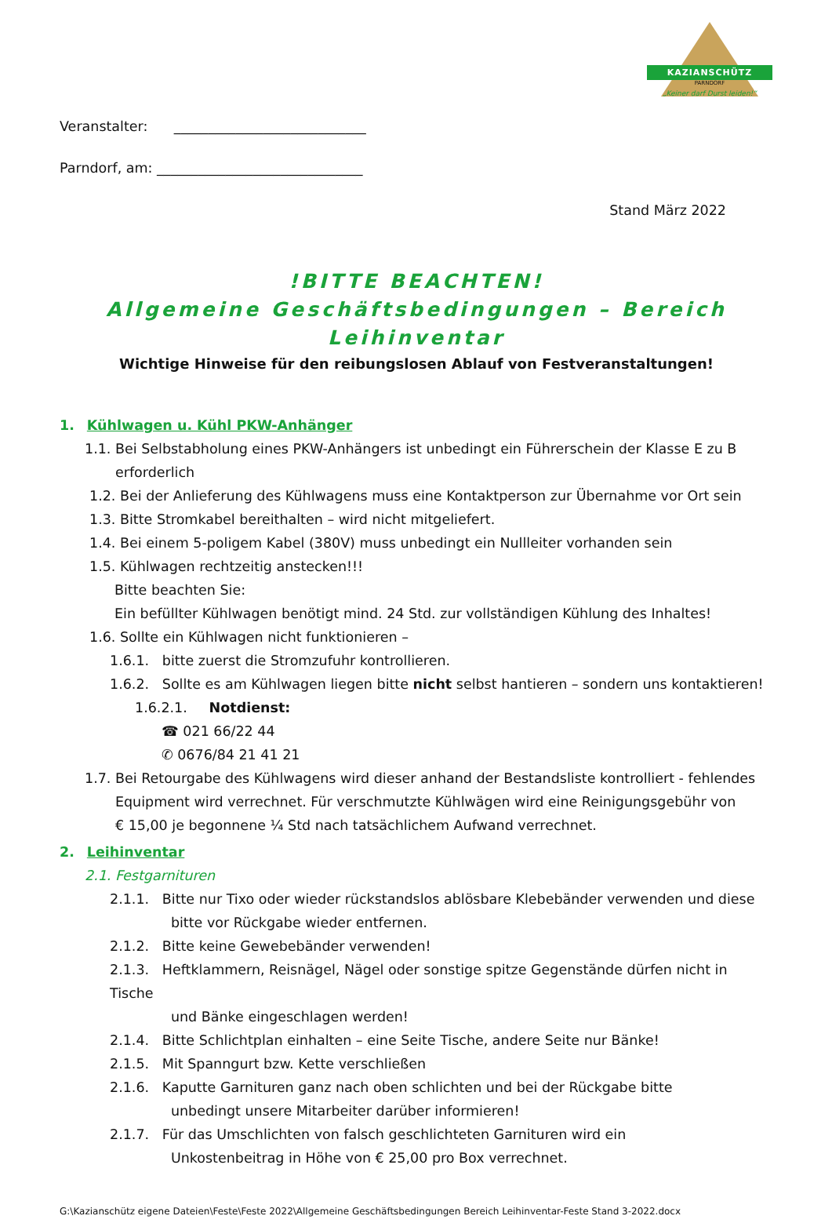KAZIANSCHÜTZ
PARNDORF
„Keiner darf Durst leiden!“
Veranstalter: ____________________________
Parndorf, am: ______________________________
Stand März 2022
!BITTE BEACHTEN!
Allgemeine Geschäftsbedingungen – Bereich Leihinventar
Wichtige Hinweise für den reibungslosen Ablauf von Festveranstaltungen!
1. Kühlwagen u. Kühl PKW-Anhänger
1.1. Bei Selbstabholung eines PKW-Anhängers ist unbedingt ein Führerschein der Klasse E zu B
erforderlich
1.2. Bei der Anlieferung des Kühlwagens muss eine Kontaktperson zur Übernahme vor Ort sein
1.3. Bitte Stromkabel bereithalten – wird nicht mitgeliefert.
1.4. Bei einem 5-poligem Kabel (380V) muss unbedingt ein Nullleiter vorhanden sein
1.5. Kühlwagen rechtzeitig anstecken!!!
Bitte beachten Sie:
Ein befüllter Kühlwagen benötigt mind. 24 Std. zur vollständigen Kühlung des Inhaltes!
1.6. Sollte ein Kühlwagen nicht funktionieren –
1.6.1. bitte zuerst die Stromzufuhr kontrollieren.
1.6.2. Sollte es am Kühlwagen liegen bitte nicht selbst hantieren – sondern uns kontaktieren!
1.6.2.1. Notdienst:
☎ 021 66/22 44
✆ 0676/84 21 41 21
1.7. Bei Retourgabe des Kühlwagens wird dieser anhand der Bestandsliste kontrolliert - fehlendes
Equipment wird verrechnet. Für verschmutzte Kühlwägen wird eine Reinigungsgebühr von
€ 15,00 je begonnene ¼ Std nach tatsächlichem Aufwand verrechnet.
2. Leihinventar
2.1. Festgarnituren
2.1.1. Bitte nur Tixo oder wieder rückstandslos ablösbare Klebebänder verwenden und diese
bitte vor Rückgabe wieder entfernen.
2.1.2. Bitte keine Gewebebänder verwenden!
2.1.3. Heftklammern, Reisnägel, Nägel oder sonstige spitze Gegenstände dürfen nicht in Tische
und Bänke eingeschlagen werden!
2.1.4. Bitte Schlichtplan einhalten – eine Seite Tische, andere Seite nur Bänke!
2.1.5. Mit Spanngurt bzw. Kette verschließen
2.1.6. Kaputte Garnituren ganz nach oben schlichten und bei der Rückgabe bitte
unbedingt unsere Mitarbeiter darüber informieren!
2.1.7. Für das Umschlichten von falsch geschlichteten Garnituren wird ein
Unkostenbeitrag in Höhe von € 25,00 pro Box verrechnet.
G:\Kazianschütz eigene Dateien\Feste\Feste 2022\Allgemeine Geschäftsbedingungen Bereich Leihinventar-Feste Stand 3-2022.docx